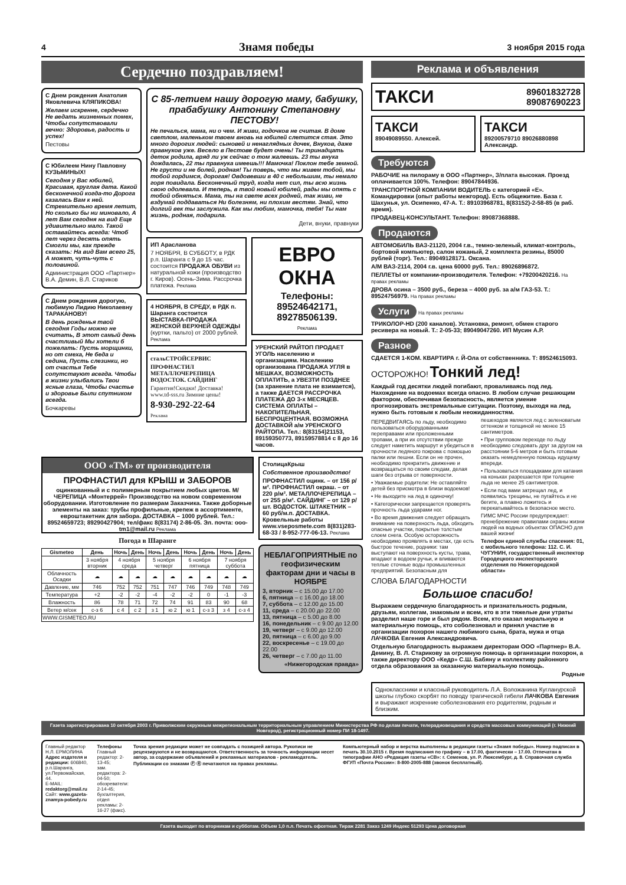4 Знамя победы 3 ноября 2015 года
Сердечно поздравляем!
С Днем рождения Анатолия Яковлевича КЛЯПИКОВА!
Желаем искренне, сердечно Не ведать жизненных помех, Чтобы сопутствовали вечно: Здоровье, радость и успех!
Пестовы
С Юбилеем Нину Павловну КУЗЬМИНЫХ!
Сегодня у Вас юбилей, Красивая, круглая дата. Какой бесконечной когда-то Дорога казалась Вам к ней. Стремительно время летит, Но сколько бы ни миновало, А лет Вам сегодня на вид Еще удивительно мало. Такой оставайтесь всегда: Чтоб лет через десять опять Смогли мы, как прежде сказать: На вид Вам всего 25, А может, чуть-чуть с половиной.
Администрация ООО «Партнер» В.А. Демин, В.Л. Стариков
С Днем рождения дорогую, любимую Лидию Николаевну ТАРАКАНОВУ!
В день рожденья твой сегодня Годы можно не считать, В этот самый день счастливый Мы хотели б пожелать: Пусть морщинки, но от смеха, Не беда и седина, Пусть слезинки, но от счастья Тебе сопутствуют всегда. Чтобы в жизни улыбались Твои ясные глаза, Чтобы счастье и здоровье Были спутником всегда.
Бочкаревы
С 85-летием нашу дорогую маму, бабушку, прабабушку Антонину Степановну ПЕСТОВУ!
Не печалься, мама, ни о чем. И живи, годочков не считая. В доме светлом, маленьком твоем вновь на юбилей слетится стая. Это много дорогих людей: сыновей и ненаглядных дочек, Внуков, даже правнуков уже. Весело в Пестове будет очень! Ты тринадцать деток родила, вряд ли уж сейчас о том жалеешь. 23 ты внука дождалась, 22 ты правнука имеешь!!! Мамочка! Поклон тебе земной. Не грусти и не болей, родная! Ты поверь, что мы живем тобой, мы тобой гордимся, дорогая! Овдовевши в 40 с небольшим, ты немало горя повидала. Бесконечный труд, когда нет сил, ты всю жизнь свою одолевала. И теперь, в твой новый юбилей, рады мы опять с тобой обняться. Мама, ты на свете всех родней, так живи, не вздумай поддаваться Ни болезням, ни плохим вестям. Знай, что долгий век ты заслужила. Как мы любим, мамочка, тебя! Ты нам жизнь, родная, подарила.
Дети, внуки, правнуки
ИП Арасланова
7 НОЯБРЯ, В СУББОТУ, в РДК р.п. Шаранга с 9 до 15 час. состоится ПРОДАЖА ОБУВИ из натуральной кожи (производство г. Киров). Осень-Зима. Рассрочка платежа. Реклама
4 НОЯБРЯ, В СРЕДУ, в РДК п. Шаранга состоится ВЫСТАВКА-ПРОДАЖА ЖЕНСКОЙ ВЕРХНЕЙ ОДЕЖДЫ (куртки, пальто) от 2000 рублей. Реклама
стальСТРОЙСЕРВИС
ПРОФНАСТИЛ МЕТАЛЛОЧЕРЕПИЦА ВОДОСТОК. САЙДИНГ
Гарантия!Скидки! Доставка! www.td-sss.ru Зимние цены!
8-930-292-22-64
Реклама
ЕВРО ОКНА
Телефоны: 89524642171, 89278506139.
Реклама
УРЕНСКИЙ РАЙТОП ПРОДАЕТ УГОЛЬ населению и организациям. Населению организована ПРОДАЖА УГЛЯ в МЕШКАХ, ВОЗМОЖНОСТЬ ОПЛАТИТЬ, а УВЕЗТИ ПОЗДНЕЕ (за хранение плата не взимается), а также ДАЕТСЯ РАССРОЧКА ПЛАТЕЖА ДО 3-х МЕСЯЦЕВ. СИСТЕМА ОПЛАТЫ – НАКОПИТЕЛЬНАЯ, БЕСПРОЦЕНТНАЯ. ВОЗМОЖНА ДОСТАВКОЙ а/м УРЕНСКОГО РАЙТОПА. Тел.: 8(83154)21153, 89159350773, 89159578814 с 8 до 16 часов.
ООО «ТМ» от производителя
ПРОФНАСТИЛ для КРЫШ и ЗАБОРОВ
оцинкованный и с полимерным покрытием любых цветов. М/ЧЕРЕПИЦА «Монтеррей» Производство на новом современном оборудовании. Изготовление по размерам Заказчика. Также доборные элементы на заказ: трубы профильные, крепеж в ассортименте, евроштакетник для забора. ДОСТАВКА – 1000 рублей. Тел.: 89524659723; 89290427904; тел/факс 8(83174) 2-86-05. Эл. почта: ooo-tm1@mail.ru Реклама
Погода в Шаранге
| Gismeteo | День | Ночь | День | Ночь | День | Ночь | День | Ночь | День |
| --- | --- | --- | --- | --- | --- | --- | --- | --- | --- |
| | 3 ноября вторник | 4 ноября среда | | 5 ноября четверг | | 6 ноября пятница | | 7 ноября суббота | |
| Облачность Осадки | ☁ | ☁ | ☁ | ☁ | ☁ | ☁ | ☁ | ☁ | ☁ |
| Давление, мм | 746 | 752 | 752 | 751 | 747 | 746 | 749 | 748 | 749 |
| Температура | +2 | -2 | -2 | -4 | -2 | -2 | 0 | -1 | -3 |
| Влажность | 86 | 78 | 71 | 72 | 74 | 91 | 83 | 90 | 68 |
| Ветер м/сек | с-з 6 | с 4 | с 2 | з 1 | ю 2 | ю 1 | с-з 3 | з 4 | с-з 4 |
| WWW.GISMETEO.RU | | | | | | | | | |
СтолицаКрыш
Собственное производство!
ПРОФНАСТИЛ оцинк. – от 156 р/м². ПРОФНАСТИЛ окраш. – от 220 р/м². МЕТАЛЛОЧЕРЕПИЦА – от 255 р/м². САЙДИНГ – от 129 р/шт. ВОДОСТОК. ШТАКЕТНИК – 60 руб/м.п. ДОСТАВКА. Кровельные работы www.vseposmete.com 8(831)283-68-33 / 8-952-777-06-13. Реклама
НЕБЛАГОПРИЯТНЫЕ по геофизическим факторам дни и часы в НОЯБРЕ
3, вторник – с 15.00 до 17.00
6, пятница – с 16.00 до 18.00
7, суббота – с 12.00 до 15.00
11, среда – с 20.00 до 22.00
13, пятница – с 5.00 до 8.00
16, понедельник – с 9.00 до 12.00
19, четверг – с 9.00 до 12.00
20, пятница – с 6.00 до 9.00
22, воскресенье – с 19.00 до 22.00
26, четверг – с 7.00 до 11.00
«Нижегородская правда»
Реклама и объявления
ТАКСИ 89601832728
89087690223
ТАКСИ
89049089550. Алексей.
ТАКСИ
89200579710 89026880898 Александр.
Требуются
РАБОЧИЕ на пилораму в ООО «Партнер», З/плата высокая. Проезд оплачивается 100%. Телефон: 89047844936.
ТРАНСПОРТНОЙ КОМПАНИИ ВОДИТЕЛЬ с категорией «Е». Командировки (опыт работы межгород). Есть общежитие. База г. Шахунья, ул. Осипенко, 47-А. Т.: 89103968781, 8(83152)-2-58-85 (в раб. время).
ПРОДАВЕЦ-КОНСУЛЬТАНТ. Телефон: 89087368888.
Продаются
АВТОМОБИЛЬ ВАЗ-21120, 2004 г.в., темно-зеленый, климат-контроль, бортовой компьютер, салон кожаный, 2 комплекта резины, 85000 рублей (торг). Тел.: 89049128171. Оксана.
А/М ВАЗ-2114, 2004 г.в. цена 60000 руб. Тел.: 89026896872.
ПЕЛЛЕТЫ от компании-производителя. Телефон: +79200420216. На правах рекламы
ДРОВА осина – 3500 руб., береза – 4000 руб. за а/м ГАЗ-53. Т.: 89524756979. На правах рекламы
Услуги
На правах рекламы
ТРИКОЛОР-HD (200 каналов). Установка, ремонт, обмен старого ресивера на новый. Т.: 2-05-33; 89049047260. ИП Мусин А.Р.
Разное
СДАЕТСЯ 1-КОМ. КВАРТИРА г. Й-Ола от собственника. Т: 89524615093.
ОСТОРОЖНО! Тонкий лед!
Каждый год десятки людей погибают, проваливаясь под лед. Нахождение на водоемах всегда опасно. В любом случае решающим фактором, обеспечивая безопасность, является умение прогнозировать экстремальные ситуации. Поэтому, выходя на лед, нужно быть готовым к любым неожиданностям.
ПЕРЕДВИГАЯСЬ по льду, необходимо пользоваться оборудованными переправами или проложенными тропами, а при их отсутствии прежде следует наметить маршрут и убедиться в прочности ледяного покрова с помощью палки или пешни. Если он не прочен, необходимо прекратить движение и возвращаться по своим следам, делая шаги без отрыва от поверхности.
• Уважаемые родители: Не оставляйте детей без присмотра в близи водоемов!
• Не выходите на лед в одиночку!
• Категорически запрещается проверять прочность льда ударами ног.
• Во время движения следует обращать внимание на поверхность льда, обходить опасные участки, покрытые толстым слоем снега. Особую осторожность необходимо проявлять в местах, где есть быстрое течение, родники: там выступают на поверхность кусты, трава, впадают в водоем ручьи, и вливаются теплые сточные воды промышленных предприятий. Безопасным для пешеходов является лед с зеленоватым оттенком и толщиной не менее 15 сантиметров.
• При групповом переходе по льду необходимо следовать друг за другом на расстоянии 5-6 метров и быть готовым оказать немедленную помощь идущему впереди.
• Пользоваться площадками для катания на коньках разрешается при толщине льда не менее 25 сантиметров.
• Если под вами затрещал лед, и появились трещины, не пугайтесь и не бегите, а плавно ложитесь и перекатывайтесь в безопасное место.
ГИМС МЧС России предупреждает: пренебрежение правилами охраны жизни людей на водных объектах ОПАСНО для вашей жизни!
Телефон единой службы спасения: 01, с мобильного телефона: 112. С. И. ЧУГУНИН, государственный инспектор Городецкого инспекторского отделения по Нижегородской области»
СЛОВА БЛАГОДАРНОСТИ
Большое спасибо!
Выражаем сердечную благодарность и признательность родным, друзьям, коллегам, знакомым и всем, кто в эти тяжелые дни утраты разделил наше горе и был рядом. Всем, кто оказал моральную и материальную помощь, кто соболезновал и принял участие в организации похорон нашего любимого сына, брата, мужа и отца ЛАЧКОВА Евгения Александровича.
Отдельную благодарность выражаем директорам ООО «Партнер» В.А. Демину, В. Л. Старикову за огромную помощь в организации похорон, а также директору ООО «Кедр» С.Ш. Бабяну и коллективу районного отдела образования за оказанную материальную помощь.
Родные
Одноклассники и классный руководитель Л.А. Воложанина Кугланурской школы глубоко скорбят по поводу трагической гибели ЛАЧКОВА Евгения и выражают искренние соболезнования его родителям, родным и близким.
Газета зарегистрирована 10 октября 2003 г. Приволжским окружным межрегиональным территориальным управлением Министерства РФ по делам печати, телерадиовещания и средств массовых коммуникаций (г. Нижний Новгород), регистрационный номер ПИ 18-1497.
Главный редактор Н.Л. ЕРМОЛИНА
Адрес издателя и редакции: 606840, р.п.Шаранга, ул.Первомайская, 44.
E-MAIL: redaktorg@mail.ru
Сайт: www.gazeta-znamya-pobedy.ru
Телефоны
Главный редактор: 2-13-45;
зам. редактора: 2-04-50;
обозреватели: 2-14-45;
бухгалтерия, отдел рекламы: 2-16-27 (факс).
Точка зрения редакции может не совпадать с позицией автора. Рукописи не рецензируются и не возвращаются. Ответственность за точность информации несет автор, за содержание объявлений и рекламных материалов - рекламодатель. Публикации со знаками Ⓟ Ⓡ печатаются на правах рекламы.
Компьютерный набор и верстка выполнены в редакции газеты «Знамя победы». Номер подписан в печать 30.10.2015 г. Время подписания по графику – в 17.00, фактически – 17.00. Отпечатан в типографии АНО «Редакция газеты «СВ»: г. Семенов, ул. Р. Люксембург, д. 8. Справочная служба ФГУП «Почта России»: 8-800-2005-888 (звонок бесплатный).
Газета выходит по вторникам и субботам. Объем 1,0 п.л. Печать офсетная. Тираж 2281 Заказ 1249 Индекс 51293 Цена договорная